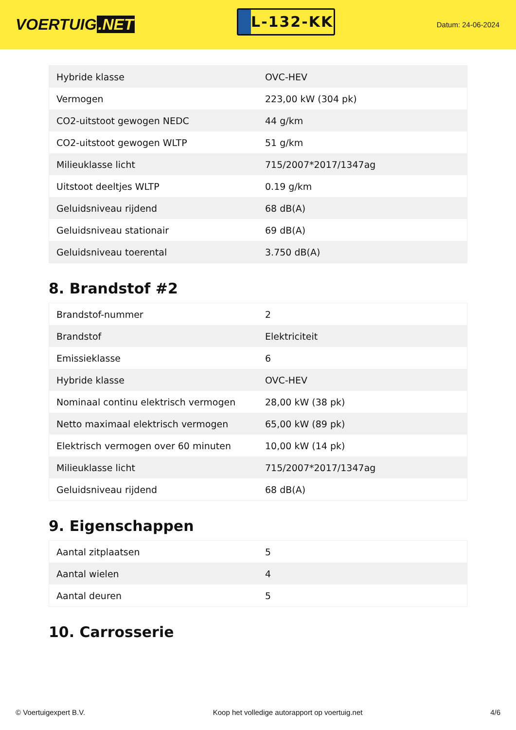VOERTUIG.NET
L-132-KK
Datum: 24-06-2024
| Hybride klasse | OVC-HEV |
| Vermogen | 223,00 kW (304 pk) |
| CO2-uitstoot gewogen NEDC | 44 g/km |
| CO2-uitstoot gewogen WLTP | 51 g/km |
| Milieuklasse licht | 715/2007*2017/1347ag |
| Uitstoot deeltjes WLTP | 0.19 g/km |
| Geluidsniveau rijdend | 68 dB(A) |
| Geluidsniveau stationair | 69 dB(A) |
| Geluidsniveau toerental | 3.750 dB(A) |
8. Brandstof #2
| Brandstof-nummer | 2 |
| Brandstof | Elektriciteit |
| Emissieklasse | 6 |
| Hybride klasse | OVC-HEV |
| Nominaal continu elektrisch vermogen | 28,00 kW (38 pk) |
| Netto maximaal elektrisch vermogen | 65,00 kW (89 pk) |
| Elektrisch vermogen over 60 minuten | 10,00 kW (14 pk) |
| Milieuklasse licht | 715/2007*2017/1347ag |
| Geluidsniveau rijdend | 68 dB(A) |
9. Eigenschappen
| Aantal zitplaatsen | 5 |
| Aantal wielen | 4 |
| Aantal deuren | 5 |
10. Carrosserie
© Voertuigexpert B.V. Koop het volledige autorapport op voertuig.net 4/6